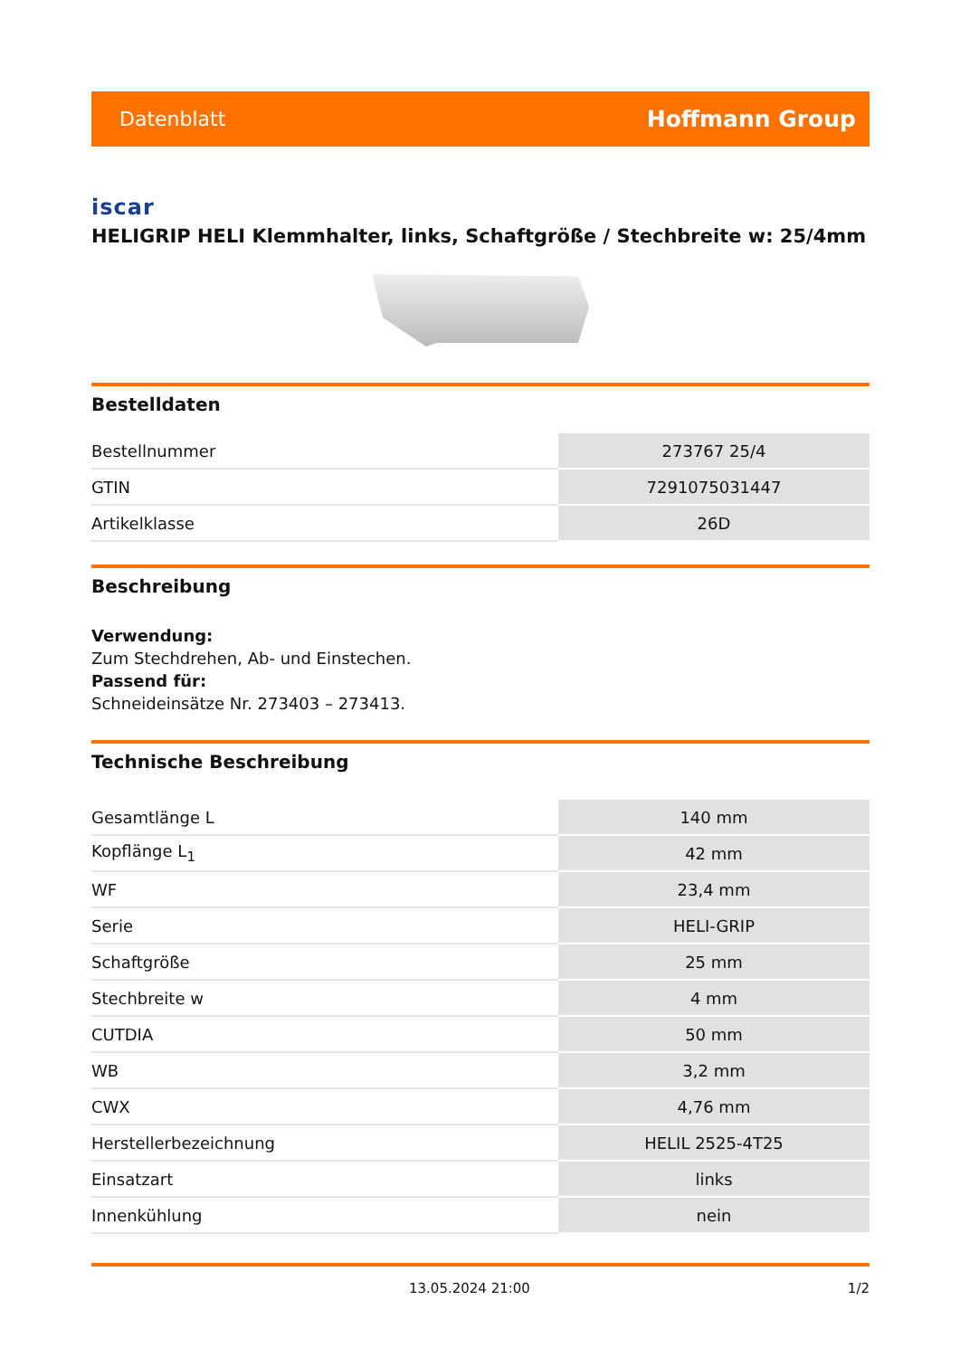Datenblatt Hoffmann Group
iscar
HELIGRIP HELI Klemmhalter, links, Schaftgröße / Stechbreite w: 25/4mm
Bestelldaten
| Bestellnummer | 273767 25/4 |
| GTIN | 7291075031447 |
| Artikelklasse | 26D |
Beschreibung
Verwendung:
Zum Stechdrehen, Ab- und Einstechen.
Passend für:
Schneideinsätze Nr. 273403 – 273413.
Technische Beschreibung
| Gesamtlänge L | 140 mm |
| Kopflänge L<sub>1</sub> | 42 mm |
| WF | 23,4 mm |
| Serie | HELI-GRIP |
| Schaftgröße | 25 mm |
| Stechbreite w | 4 mm |
| CUTDIA | 50 mm |
| WB | 3,2 mm |
| CWX | 4,76 mm |
| Herstellerbezeichnung | HELIL 2525-4T25 |
| Einsatzart | links |
| Innenkühlung | nein |
13.05.2024 21:00 1/2